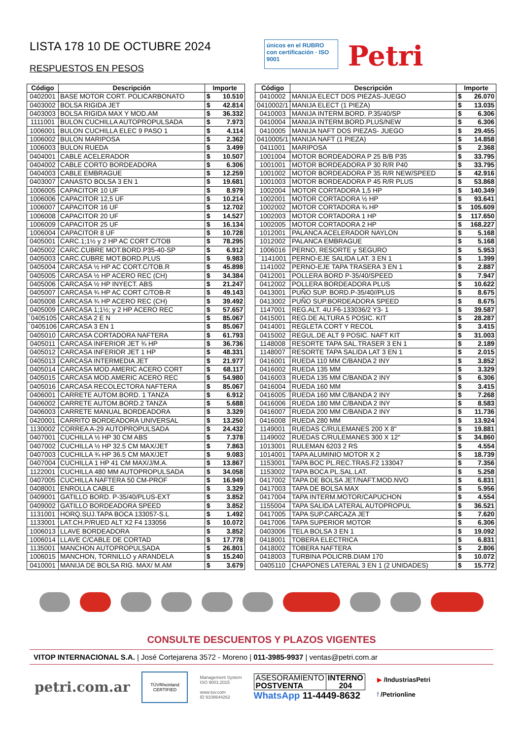LISTA 178 10 DE OCTUBRE 2024
RESPUESTOS EN PESOS
únicos en el RUBRO con certificación · ISO 9001
Petri
| Código | Descripción | Importe | |
| --- | --- | --- | --- |
| 0402001 | BASE MOTOR CORT. POLICARBONATO | $ | 10.510 |
| 0403002 | BOLSA RIGIDA JET | $ | 42.814 |
| 0403003 | BOLSA RIGIDA MAX Y MOD.AM | $ | 36.332 |
| 1111001 | BULON CUCHILLA AUTOPROPULSADA | $ | 7.973 |
| 1006001 | BULON CUCHILLA ELEC 9 PASO 1 | $ | 4.114 |
| 1006002 | BULON MARIPOSA | $ | 2.362 |
| 1006003 | BULON RUEDA | $ | 3.499 |
| 0404001 | CABLE ACELERADOR | $ | 10.507 |
| 0404002 | CABLE CORTO BORDEADORA | $ | 6.306 |
| 0404003 | CABLE EMBRAGUE | $ | 12.259 |
| 0403007 | CANASTO BOLSA 3 EN 1 | $ | 19.681 |
| 1006005 | CAPACITOR 10 UF | $ | 8.979 |
| 1006006 | CAPACITOR 12,5 UF | $ | 10.214 |
| 1006007 | CAPACITOR 16 UF | $ | 12.702 |
| 1006008 | CAPACITOR 20 UF | $ | 14.527 |
| 1006009 | CAPACITOR 25 UF | $ | 16.134 |
| 1006004 | CAPACITOR 8 UF | $ | 10.728 |
| 0405001 | CARC.1;1½ y 2 HP AC CORT C/TOB | $ | 78.295 |
| 0405002 | CARC.CUBRE MOT.BORD.P35-40-SP | $ | 6.912 |
| 0405003 | CARC.CUBRE MOT.BORD.PLUS | $ | 9.983 |
| 0405004 | CARCASA ½ HP AC CORT.C/TOB.R | $ | 45.898 |
| 0405005 | CARCASA ½ HP ACERO REC (CH) | $ | 34.384 |
| 0405006 | CARCASA ½ HP INYECT. ABS | $ | 21.247 |
| 0405007 | CARCASA ¾ HP AC CORT C/TOB-R | $ | 49.143 |
| 0405008 | CARCASA ¾ HP ACERO REC (CH) | $ | 39.492 |
| 0405009 | CARCASA 1;1½; y 2 HP ACERO REC | $ | 57.657 |
| ´0405105 | CARCASA 2 E N | $ | 85.067 |
| ´0405106 | CARCASA 3 EN 1 | $ | 85.067 |
| 0405010 | CARCASA CORTADORA NAFTERA | $ | 61.793 |
| 0405011 | CARCASA INFERIOR JET ¾ HP | $ | 36.736 |
| 0405012 | CARCASA INFERIOR JET 1 HP | $ | 48.331 |
| 0405013 | CARCASA INTERMEDIA JET | $ | 21.977 |
| 0405014 | CARCASA MOD.AMERIC ACERO CORT | $ | 68.117 |
| 0405015 | CARCASA MOD.AMERIC ACERO REC | $ | 54.980 |
| 0405016 | CARCASA RECOLECTORA NAFTERA | $ | 85.067 |
| 0406001 | CARRETE AUTOM.BORD. 1 TANZA | $ | 6.912 |
| 0406002 | CARRETE AUTOM.BORD.2 TANZA | $ | 5.688 |
| 0406003 | CARRETE MANUAL BORDEADORA | $ | 3.329 |
| 0420001 | CARRITO BORDEADORA UNIVERSAL | $ | 13.250 |
| 1130002 | CORREA A-29 AUTOPROPULSADA | $ | 24.432 |
| 0407001 | CUCHILLA ½ HP 30 CM ABS | $ | 7.378 |
| 0407002 | CUCHILLA ½ HP 32.5 CM MAX/JET | $ | 7.863 |
| 0407003 | CUCHILLA ¾ HP 36.5 CM MAX/JET | $ | 9.083 |
| 0407004 | CUCHILLA 1 HP 41 CM MAX/J/M.A. | $ | 13.867 |
| 1122001 | CUCHILLA 480 MM AUTOPROPULSADA | $ | 34.058 |
| 0407005 | CUCHILLA NAFTERA 50 CM-PROF | $ | 16.949 |
| 0408001 | ENROLLA CABLE | $ | 3.329 |
| 0409001 | GATILLO BORD. P-35/40/PLUS-EXT | $ | 3.852 |
| 0409002 | GATILLO BORDEADORA SPEED | $ | 3.852 |
| 1131001 | HORQ.SUJ.TAPA BOCA 133057-S.L | $ | 1.492 |
| 1133001 | LAT.CH.P/RUED ALT X2 F4 133056 | $ | 10.072 |
| 1006013 | LLAVE BORDEADORA | $ | 3.852 |
| 1006014 | LLAVE C/CABLE DE CORTAD | $ | 17.778 |
| 1135001 | MANCHON AUTOPROPULSADA | $ | 26.801 |
| 1006015 | MANCHON, TORNILLO y ARANDELA | $ | 15.240 |
| 0410001 | MANIJA DE BOLSA RIG. MAX/ M.AM | $ | 3.679 |
| Código | Descripción | Importe | |
| --- | --- | --- | --- |
| 0410002 | MANIJA ELECT DOS PIEZAS-JUEGO | $ | 26.070 |
| 0410002/1 | MANIJA ELECT (1 PIEZA) | $ | 13.035 |
| 0410003 | MANIJA INTERM.BORD. P.35/40/SP | $ | 6.306 |
| 0410004 | MANIJA INTERM.BORD.PLUS/NEW | $ | 6.306 |
| 0410005 | MANIJA NAFT DOS PIEZAS- JUEGO | $ | 29.455 |
| 0410005/1 | MANIJA NAFT (1 PIEZA) | $ | 14.858 |
| 0411001 | MARIPOSA | $ | 2.368 |
| 1001004 | MOTOR BORDEADORA P 25 B/B P35 | $ | 33.795 |
| 1001001 | MOTOR BORDEADORA P 30 R/R P40 | $ | 33.795 |
| 1001002 | MOTOR BORDEADORA P 35 R/R NEW/SPEED | $ | 42.916 |
| 1001003 | MOTOR BORDEADORA P 45 R/R PLUS | $ | 53.868 |
| 1002004 | MOTOR CORTADORA 1,5 HP | $ | 140.349 |
| 1002001 | MOTOR CORTADORA ½ HP | $ | 93.641 |
| 1002002 | MOTOR CORTADORA ¾ HP | $ | 105.609 |
| 1002003 | MOTOR CORTADORA 1 HP | $ | 117.650 |
| 1002005 | MOTOR CORTADORA 2 HP | $ | 168.227 |
| 1012001 | PALANCA ACELERADOR NAYLON | $ | 5.168 |
| 1012002 | PALANCA EMBRAGUE | $ | 5.168 |
| 1006016 | PERNO, RESORTE y SEGURO | $ | 5.953 |
| ´1141001 | PERNO-EJE SALIDA LAT. 3 EN 1 | $ | 1.399 |
| 1141002 | PERNO-EJE TAPA TRASERA 3 EN 1 | $ | 2.887 |
| 0412001 | POLLERA BORD P-35/40/SPEED | $ | 7.947 |
| 0412002 | POLLERA BORDEADORA PLUS | $ | 10.622 |
| 0413001 | PUÑO SUP. BORD.P-35/40//PLUS | $ | 8.675 |
| 0413002 | PUÑO SUP.BORDEADORA SPEED | $ | 8.675 |
| 1147001 | REG.ALT. 4U.F6-133036/2 Y3- 1 | $ | 39.587 |
| 0415001 | REG.DE ALTURA 5 POSIC. KIT | $ | 28.287 |
| 0414001 | REGLETA CORT Y RECOL | $ | 3.415 |
| 0415002 | REGUL.DE ALT 9 POSIC. NAFT KIT | $ | 31.003 |
| 1148008 | RESORTE TAPA SAL.TRASER 3 EN 1 | $ | 2.189 |
| 1148007 | RESORTE TAPA SALIDA LAT 3 EN 1 | $ | 2.015 |
| 0416001 | RUEDA 110 MM C/BANDA 2 INY | $ | 3.852 |
| 0416002 | RUEDA 135 MM | $ | 3.329 |
| 0416003 | RUEDA 135 MM C/BANDA 2 INY | $ | 6.306 |
| 0416004 | RUEDA 160 MM | $ | 3.415 |
| 0416005 | RUEDA 160 MM C/BANDA 2 INY | $ | 7.268 |
| 0416006 | RUEDA 180 MM C/BANDA 2 INY | $ | 8.583 |
| 0416007 | RUEDA 200 MM C/BANDA 2 INY | $ | 11.736 |
| 0416008 | RUEDA 280 MM | $ | 13.924 |
| 1149001 | RUEDAS C/RULEMANES 200 X 8" | $ | 19.881 |
| 1149002 | RUEDAS C/RULEMANES 300 X 12" | $ | 34.860 |
| 1013001 | RULEMAN 6203 2 RS | $ | 4.554 |
| 1014001 | TAPA ALUMINIO MOTOR X 2 | $ | 18.739 |
| 1153001 | TAPA BOC PL.REC.TRAS.F2 133047 | $ | 7.356 |
| 1153002 | TAPA BOCA PL.SAL.LAT. | $ | 5.258 |
| 0417002 | TAPA DE BOLSA JET/NAFT.MOD.NVO | $ | 6.831 |
| 0417003 | TAPA DE BOLSA MAX | $ | 5.956 |
| 0417004 | TAPA INTERM.MOTOR/CAPUCHON | $ | 4.554 |
| 1155004 | TAPA SALIDA LATERAL AUTOPROPUL | $ | 36.521 |
| 0417005 | TAPA SUP.CARCAZA JET | $ | 7.620 |
| 0417006 | TAPA SUPERIOR MOTOR | $ | 6.306 |
| 0403006 | TELA BOLSA 3 EN 1 | $ | 19.092 |
| 0418001 | TOBERA ELECTRICA | $ | 6.831 |
| 0418002 | TOBERA NAFTERA | $ | 2.806 |
| 0418003 | TURBINA POLICRB.DIAM 170 | $ | 10.072 |
| 0405110 | CHAPONES LATERAL 3 EN 1 (2 UNIDADES) | $ | 15.772 |
CONSULTE DESCUENTOS Y PLAZOS VIGENTES
VITOP INTERNACIONAL S.A. | José Cortejarena 3572 - Moreno | 011-3985-9937 | ventas@petri.com.ar
petri.com.ar
TÜVRheinland
CERTIFIED
Management System
ISO 9001:2015
www.tuv.com
ID 9108644262
| ASESORAMIENTO POSTVENTA | INTERNO 204 |
WhatsApp 11-4449-8632
▶ /IndustriasPetri
f /Petrionline